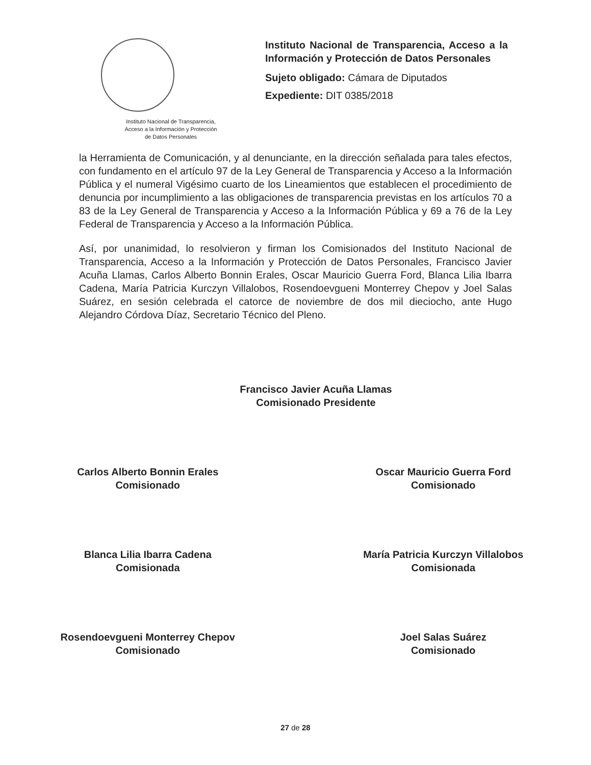Instituto Nacional de Transparencia,
Acceso a la Información y Protección
de Datos Personales
Instituto Nacional de Transparencia, Acceso a la Información y Protección de Datos Personales
Sujeto obligado: Cámara de Diputados
Expediente: DIT 0385/2018
la Herramienta de Comunicación, y al denunciante, en la dirección señalada para tales efectos, con fundamento en el artículo 97 de la Ley General de Transparencia y Acceso a la Información Pública y el numeral Vigésimo cuarto de los Lineamientos que establecen el procedimiento de denuncia por incumplimiento a las obligaciones de transparencia previstas en los artículos 70 a 83 de la Ley General de Transparencia y Acceso a la Información Pública y 69 a 76 de la Ley Federal de Transparencia y Acceso a la Información Pública.
Así, por unanimidad, lo resolvieron y firman los Comisionados del Instituto Nacional de Transparencia, Acceso a la Información y Protección de Datos Personales, Francisco Javier Acuña Llamas, Carlos Alberto Bonnin Erales, Oscar Mauricio Guerra Ford, Blanca Lilia Ibarra Cadena, María Patricia Kurczyn Villalobos, Rosendoevgueni Monterrey Chepov y Joel Salas Suárez, en sesión celebrada el catorce de noviembre de dos mil dieciocho, ante Hugo Alejandro Córdova Díaz, Secretario Técnico del Pleno.
Francisco Javier Acuña Llamas
Comisionado Presidente
Carlos Alberto Bonnin Erales
Comisionado
Oscar Mauricio Guerra Ford
Comisionado
Blanca Lilia Ibarra Cadena
Comisionada
María Patricia Kurczyn Villalobos
Comisionada
Rosendoevgueni Monterrey Chepov
Comisionado
Joel Salas Suárez
Comisionado
27 de 28